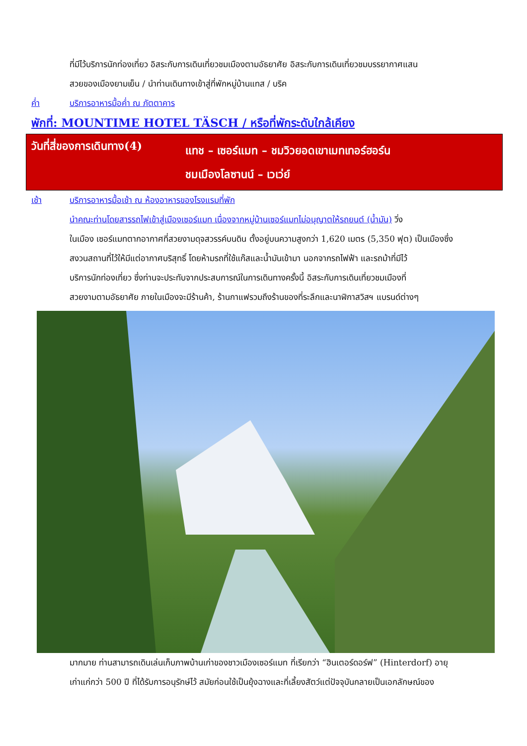ที่มีไว้บริการนักท่องเที่ยว อิสระกับการเดินเที่ยวชมเมืองตามอัธยาศัย อิสระกับการเดินเที่ยวชมบรรยากาศแสน
สวยของเมืองยามเย็น / นำท่านเดินทางเข้าสู่ที่พักหมู่บ้านแทส / บริค
ค่ำ บริการอาหารมื้อค่ำ ณ ภัตตาคาร
พักที่: MOUNTIME HOTEL TÄSCH / หรือที่พักระดับใกล้เคียง
วันที่สี่ของการเดินทาง(4)
แทช – เซอร์แมท – ชมวิวยอดเขาเมทเทอร์ฮอร์น
ชมเมืองโลซานน์ – เวเว่ย์
เช้า บริการอาหารมื้อเช้า ณ ห้องอาหารของโรงแรมที่พัก
นำคณะท่านโดยสารรถไฟเข้าสู่เมืองเซอร์แมท เนื่องจากหมู่บ้านเซอร์แมทไม่อนุญาตให้รถยนต์ (น้ำมัน) วิ่ง
ในเมือง เซอร์แมทตากอากาศที่สวยงามดุจสวรรค์บนดิน ตั้งอยู่บนความสูงกว่า 1,620 เมตร (5,350 ฟุต) เป็นเมืองซึ่ง
สงวนสถานที่ไว้ให้มีแต่อากาศบริสุทธิ์ โดยห้ามรถที่ใช้แก๊สและน้ำมันเข้ามา นอกจากรถไฟฟ้า และรถม้าที่มีไว้
บริการนักท่องเที่ยว ซึ่งท่านจะประทับจากประสบการณ์ในการเดินทางครั้งนี้ อิสระกับการเดินเที่ยวชมเมืองที่
สวยงามตามอัธยาศัย ภายในเมืองจะมีร้านค้า, ร้านกาแฟรวมถึงร้านของที่ระลึกและนาฬิกาสวิสฯ แบรนด์ต่างๆ
มากมาย ท่านสามารถเดินเล่นเก็บภาพบ้านเก่าของชาวเมืองเซอร์แมท ที่เรียกว่า “ฮินเตอร์ดอร์ฟ” (Hinterdorf) อายุ
เก่าแก่กว่า 500 ปี ที่ได้รับการอนุรักษ์ไว้ สมัยก่อนใช้เป็นยุ้งฉางและที่เลี้ยงสัตว์แต่ปัจจุบันกลายเป็นเอกลักษณ์ของ